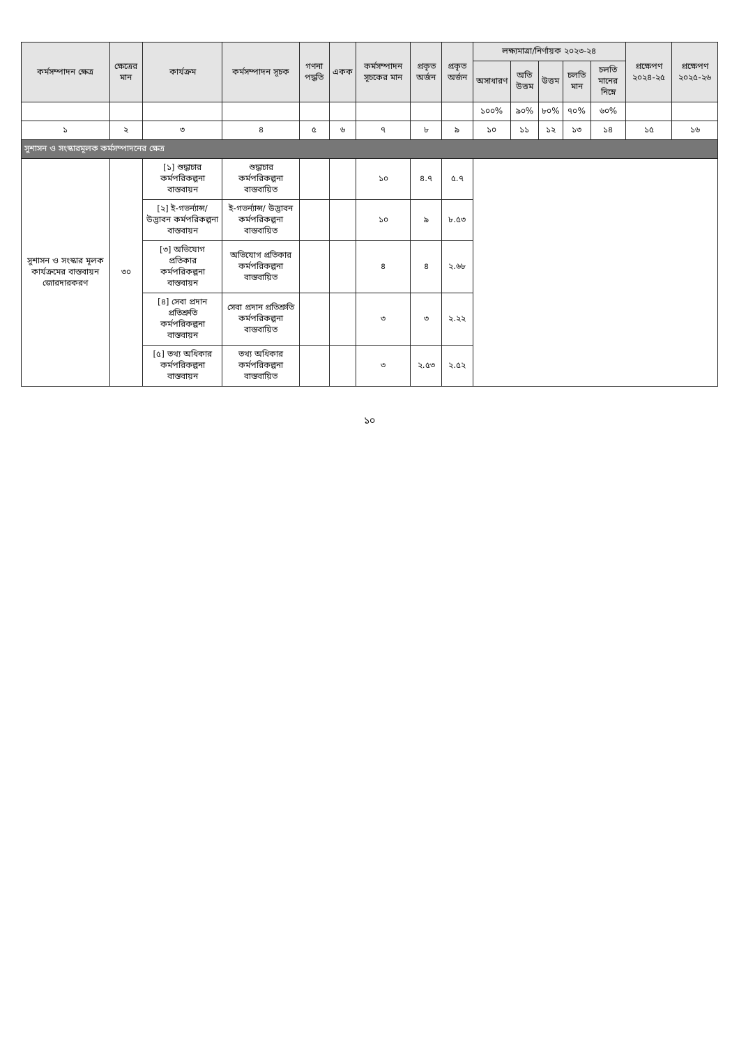| কর্মসম্পাদন ক্ষেত্র | ক্ষেত্রের মান | কার্যক্রম | কর্মসম্পাদন সূচক | গণনা পদ্ধতি | একক | কর্মসম্পাদন সূচকের মান | প্রকৃত অর্জন | প্রকৃত অর্জন | লক্ষ্যমাত্রা/নির্ণায়ক ২০২৩-২৪ | | | | | প্রক্ষেপণ ২০২৪-২৫ | প্রক্ষেপণ ২০২৫-২৬ |
| --- | --- | --- | --- | --- | --- | --- | --- | --- | --- | --- | --- | --- | --- | --- | --- |
| | | | | | | | | | অসাধারণ | অতি উত্তম | উত্তম | চলতি মান | চলতি মানের নিম্নে | | |
| | | | | | | | | | ১০০% | ৯০% | ৮০% | ৭০% | ৬০% | | |
| ১ | ২ | ৩ | ৪ | ৫ | ৬ | ৭ | ৮ | ৯ | ১০ | ১১ | ১২ | ১৩ | ১৪ | ১৫ | ১৬ |
| সুশাসন ও সংস্কারমূলক কর্মসম্পাদনের ক্ষেত্র | | | | | | | | | | | | | | | |
| সুশাসন ও সংস্কার মূলক কার্যক্রমের বাস্তবায়ন জোরদারকরণ | ৩০ | [১] শুদ্ধাচার কর্মপরিকল্পনা বাস্তবায়ন | শুদ্ধাচার কর্মপরিকল্পনা বাস্তবায়িত | | | ১০ | ৪.৭ | ৫.৭ | | | | | | | |
| | | [২] ই-গভর্ন্যান্স/ উদ্ভাবন কর্মপরিকল্পনা বাস্তবায়ন | ই-গভর্ন্যান্স/ উদ্ভাবন কর্মপরিকল্পনা বাস্তবায়িত | | | ১০ | ৯ | ৮.৫৩ | | | | | | | |
| | | [৩] অভিযোগ প্রতিকার কর্মপরিকল্পনা বাস্তবায়ন | অভিযোগ প্রতিকার কর্মপরিকল্পনা বাস্তবায়িত | | | ৪ | ৪ | ২.৬৮ | | | | | | | |
| | | [৪] সেবা প্রদান প্রতিশ্রুতি কর্মপরিকল্পনা বাস্তবায়ন | সেবা প্রদান প্রতিশ্রুতি কর্মপরিকল্পনা বাস্তবায়িত | | | ৩ | ৩ | ২.২২ | | | | | | | |
| | | [৫] তথ্য অধিকার কর্মপরিকল্পনা বাস্তবায়ন | তথ্য অধিকার কর্মপরিকল্পনা বাস্তবায়িত | | | ৩ | ২.৫৩ | ২.৫২ | | | | | | | |
১০